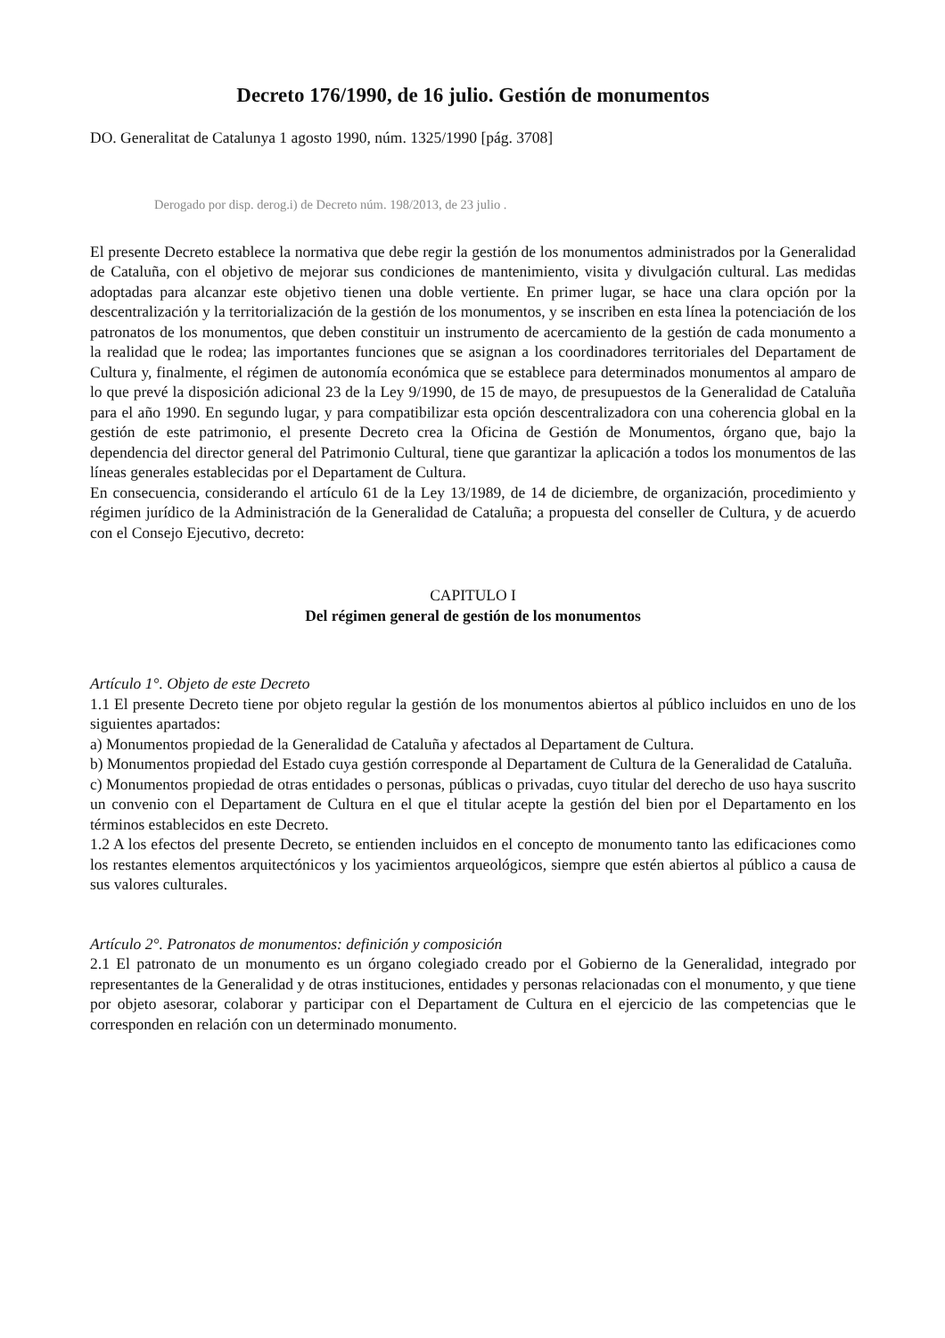Decreto 176/1990, de 16 julio. Gestión de monumentos
DO. Generalitat de Catalunya 1 agosto 1990, núm. 1325/1990 [pág. 3708]
Derogado por disp. derog.i) de Decreto núm. 198/2013, de 23 julio .
El presente Decreto establece la normativa que debe regir la gestión de los monumentos administrados por la Generalidad de Cataluña, con el objetivo de mejorar sus condiciones de mantenimiento, visita y divulgación cultural. Las medidas adoptadas para alcanzar este objetivo tienen una doble vertiente. En primer lugar, se hace una clara opción por la descentralización y la territorialización de la gestión de los monumentos, y se inscriben en esta línea la potenciación de los patronatos de los monumentos, que deben constituir un instrumento de acercamiento de la gestión de cada monumento a la realidad que le rodea; las importantes funciones que se asignan a los coordinadores territoriales del Departament de Cultura y, finalmente, el régimen de autonomía económica que se establece para determinados monumentos al amparo de lo que prevé la disposición adicional 23 de la Ley 9/1990, de 15 de mayo, de presupuestos de la Generalidad de Cataluña para el año 1990. En segundo lugar, y para compatibilizar esta opción descentralizadora con una coherencia global en la gestión de este patrimonio, el presente Decreto crea la Oficina de Gestión de Monumentos, órgano que, bajo la dependencia del director general del Patrimonio Cultural, tiene que garantizar la aplicación a todos los monumentos de las líneas generales establecidas por el Departament de Cultura.
En consecuencia, considerando el artículo 61 de la Ley 13/1989, de 14 de diciembre, de organización, procedimiento y régimen jurídico de la Administración de la Generalidad de Cataluña; a propuesta del conseller de Cultura, y de acuerdo con el Consejo Ejecutivo, decreto:
CAPITULO I
Del régimen general de gestión de los monumentos
Artículo 1°. Objeto de este Decreto
1.1 El presente Decreto tiene por objeto regular la gestión de los monumentos abiertos al público incluidos en uno de los siguientes apartados:
a) Monumentos propiedad de la Generalidad de Cataluña y afectados al Departament de Cultura.
b) Monumentos propiedad del Estado cuya gestión corresponde al Departament de Cultura de la Generalidad de Cataluña.
c) Monumentos propiedad de otras entidades o personas, públicas o privadas, cuyo titular del derecho de uso haya suscrito un convenio con el Departament de Cultura en el que el titular acepte la gestión del bien por el Departamento en los términos establecidos en este Decreto.
1.2 A los efectos del presente Decreto, se entienden incluidos en el concepto de monumento tanto las edificaciones como los restantes elementos arquitectónicos y los yacimientos arqueológicos, siempre que estén abiertos al público a causa de sus valores culturales.
Artículo 2°. Patronatos de monumentos: definición y composición
2.1 El patronato de un monumento es un órgano colegiado creado por el Gobierno de la Generalidad, integrado por representantes de la Generalidad y de otras instituciones, entidades y personas relacionadas con el monumento, y que tiene por objeto asesorar, colaborar y participar con el Departament de Cultura en el ejercicio de las competencias que le corresponden en relación con un determinado monumento.